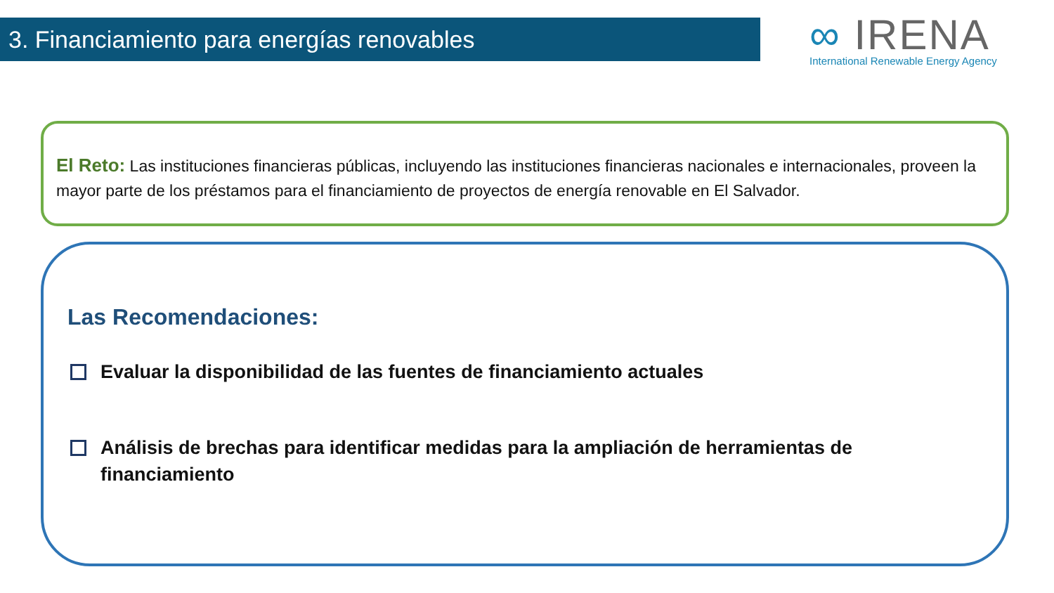3. Financiamiento para energías renovables
∞ IRENA
International Renewable Energy Agency
El Reto: Las instituciones financieras públicas, incluyendo las instituciones financieras nacionales e internacionales, proveen la mayor parte de los préstamos para el financiamiento de proyectos de energía renovable en El Salvador.
Las Recomendaciones:
Evaluar la disponibilidad de las fuentes de financiamiento actuales
Análisis de brechas para identificar medidas para la ampliación de herramientas de financiamiento